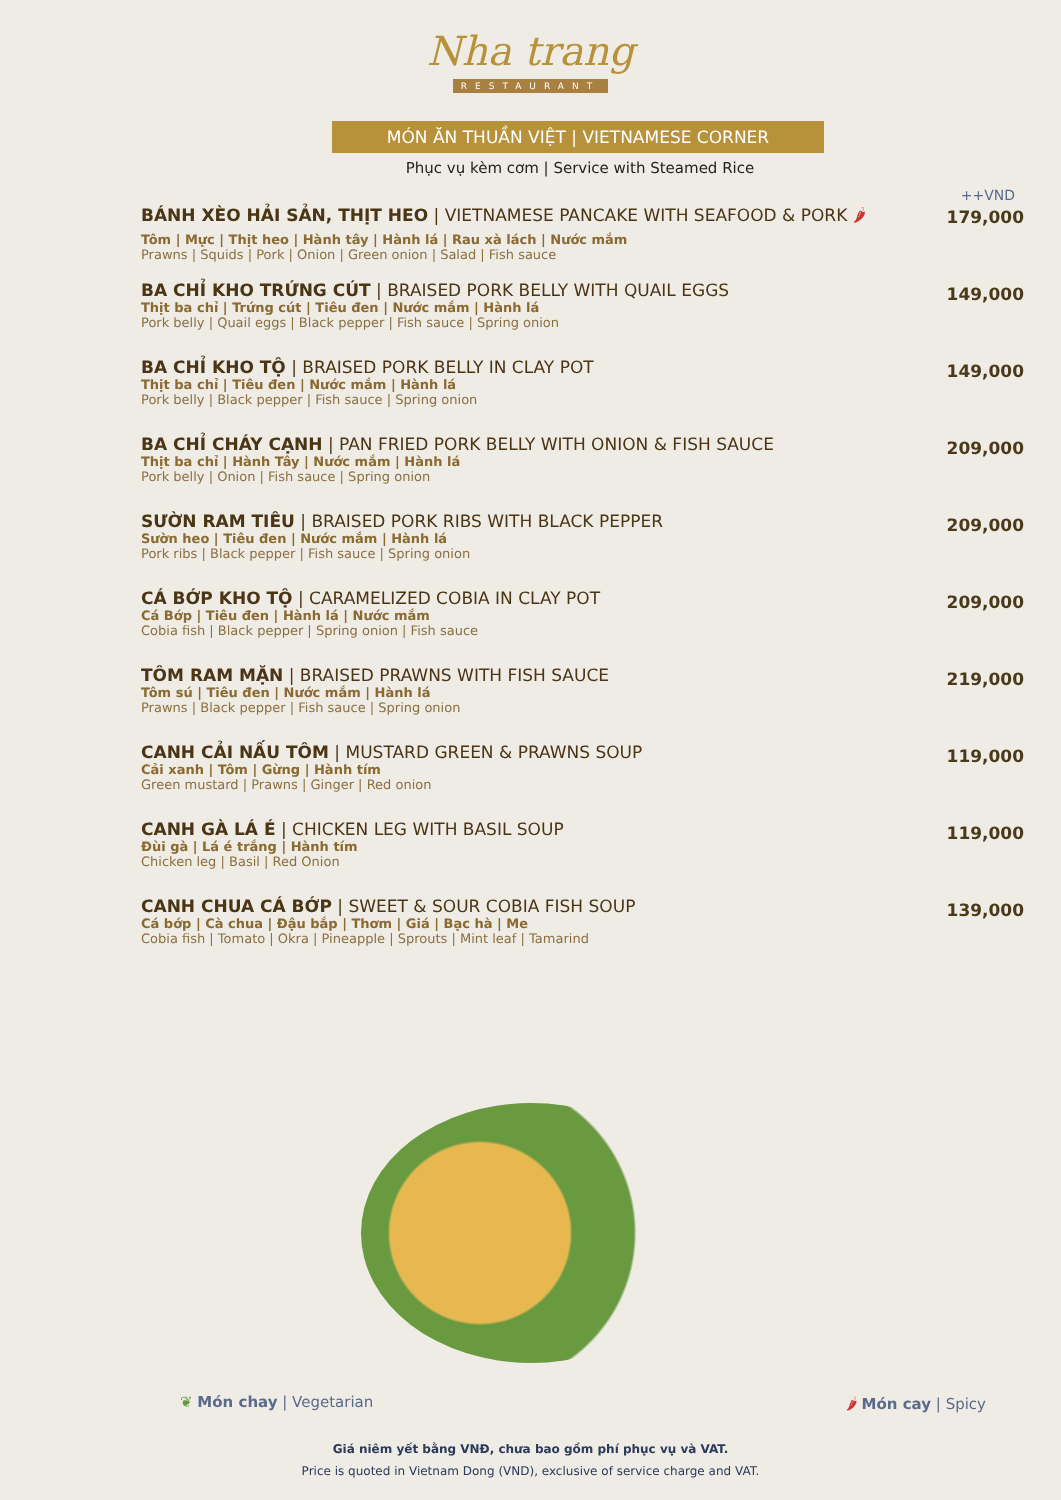Nha trang
RESTAURANT
MÓN ĂN THUẦN VIỆT | VIETNAMESE CORNER
Phục vụ kèm cơm | Service with Steamed Rice
++VND
BÁNH XÈO HẢI SẢN, THỊT HEO | VIETNAMESE PANCAKE WITH SEAFOOD & PORK 🌶
Tôm | Mực | Thịt heo | Hành tây | Hành lá | Rau xà lách | Nước mắm
Prawns | Squids | Pork | Onion | Green onion | Salad | Fish sauce
179,000
BA CHỈ KHO TRỨNG CÚT | BRAISED PORK BELLY WITH QUAIL EGGS
Thịt ba chỉ | Trứng cút | Tiêu đen | Nước mắm | Hành lá
Pork belly | Quail eggs | Black pepper | Fish sauce | Spring onion
149,000
BA CHỈ KHO TỘ | BRAISED PORK BELLY IN CLAY POT
Thịt ba chỉ | Tiêu đen | Nước mắm | Hành lá
Pork belly | Black pepper | Fish sauce | Spring onion
149,000
BA CHỈ CHÁY CẠNH | PAN FRIED PORK BELLY WITH ONION & FISH SAUCE
Thịt ba chỉ | Hành Tây | Nước mắm | Hành lá
Pork belly | Onion | Fish sauce | Spring onion
209,000
SƯỜN RAM TIÊU | BRAISED PORK RIBS WITH BLACK PEPPER
Sườn heo | Tiêu đen | Nước mắm | Hành lá
Pork ribs | Black pepper | Fish sauce | Spring onion
209,000
CÁ BỚP KHO TỘ | CARAMELIZED COBIA IN CLAY POT
Cá Bớp | Tiêu đen | Hành lá | Nước mắm
Cobia fish | Black pepper | Spring onion | Fish sauce
209,000
TÔM RAM MẶN | BRAISED PRAWNS WITH FISH SAUCE
Tôm sú | Tiêu đen | Nước mắm | Hành lá
Prawns | Black pepper | Fish sauce | Spring onion
219,000
CANH CẢI NẤU TÔM | MUSTARD GREEN & PRAWNS SOUP
Cải xanh | Tôm | Gừng | Hành tím
Green mustard | Prawns | Ginger | Red onion
119,000
CANH GÀ LÁ É | CHICKEN LEG WITH BASIL SOUP
Đùi gà | Lá é trắng | Hành tím
Chicken leg | Basil | Red Onion
119,000
CANH CHUA CÁ BỚP | SWEET & SOUR COBIA FISH SOUP
Cá bớp | Cà chua | Đậu bắp | Thơm | Giá | Bạc hà | Me
Cobia fish | Tomato | Okra | Pineapple | Sprouts | Mint leaf | Tamarind
139,000
❦ Món chay | Vegetarian 🌶 Món cay | Spicy
Giá niêm yết bằng VNĐ, chưa bao gồm phí phục vụ và VAT.
Price is quoted in Vietnam Dong (VND), exclusive of service charge and VAT.